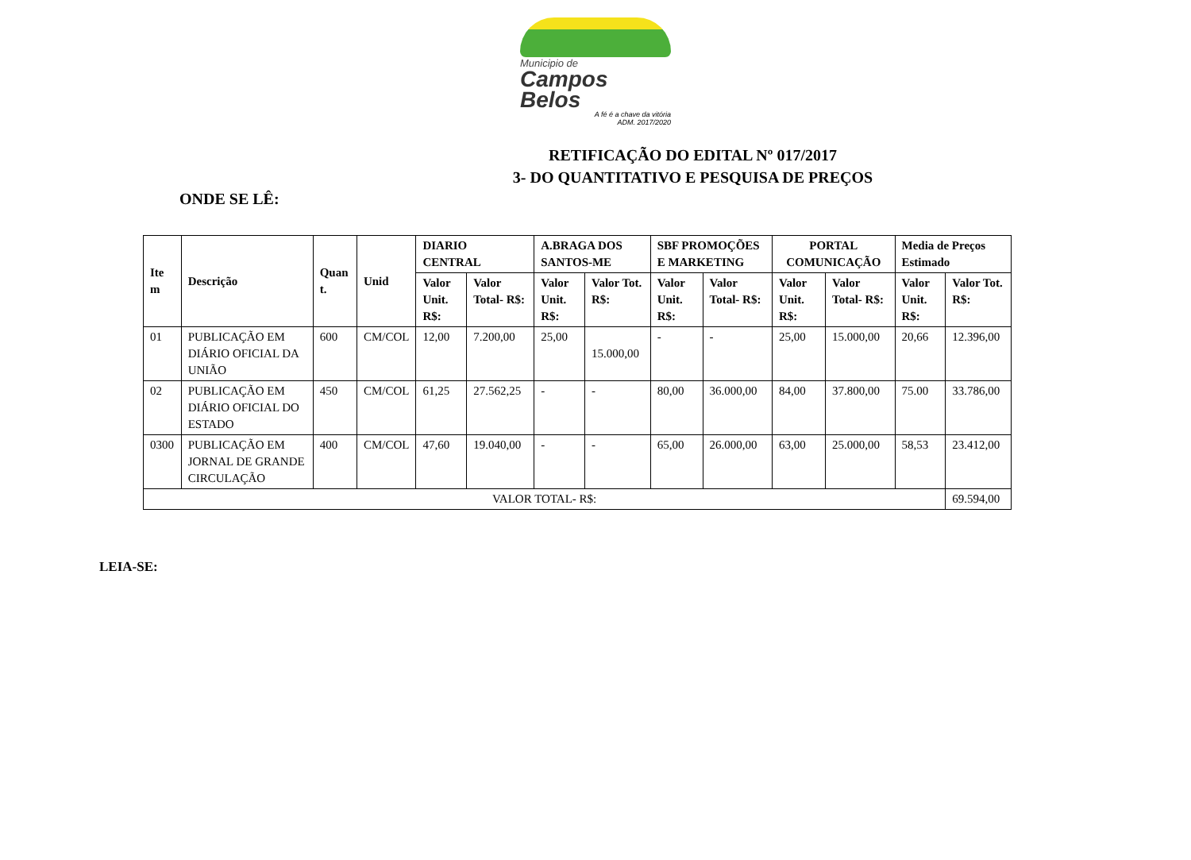Municipio de
Campos Belos
A fé é a chave da vitória
ADM. 2017/2020
RETIFICAÇÃO DO EDITAL Nº 017/2017
3- DO QUANTITATIVO E PESQUISA DE PREÇOS
ONDE SE LÊ:
| Ite m | Descrição | Quan t. | Unid | DIARIO CENTRAL | | A.BRAGA DOS SANTOS-ME | | SBF PROMOÇÕES E MARKETING | | PORTAL COMUNICAÇÃO | | Media de Preços Estimado | |
| --- | --- | --- | --- | --- | --- | --- | --- | --- | --- | --- | --- | --- | --- |
| | | | | Valor Unit. R$: | Valor Total- R$: | Valor Unit. R$: | Valor Tot. R$: | Valor Unit. R$: | Valor Total- R$: | Valor Unit. R$: | Valor Total- R$: | Valor Unit. R$: | Valor Tot. R$: |
| 01 | PUBLICAÇÃO EM DIÁRIO OFICIAL DA UNIÃO | 600 | CM/COL | 12,00 | 7.200,00 | 25,00 | 15.000,00 | - | - | 25,00 | 15.000,00 | 20,66 | 12.396,00 |
| 02 | PUBLICAÇÃO EM DIÁRIO OFICIAL DO ESTADO | 450 | CM/COL | 61,25 | 27.562,25 | - | - | 80,00 | 36.000,00 | 84,00 | 37.800,00 | 75.00 | 33.786,00 |
| 0300 | PUBLICAÇÃO EM JORNAL DE GRANDE CIRCULAÇÃO | 400 | CM/COL | 47,60 | 19.040,00 | - | - | 65,00 | 26.000,00 | 63,00 | 25.000,00 | 58,53 | 23.412,00 |
| VALOR TOTAL- R$: | | | | | | | | | | | | | 69.594,00 |
LEIA-SE: